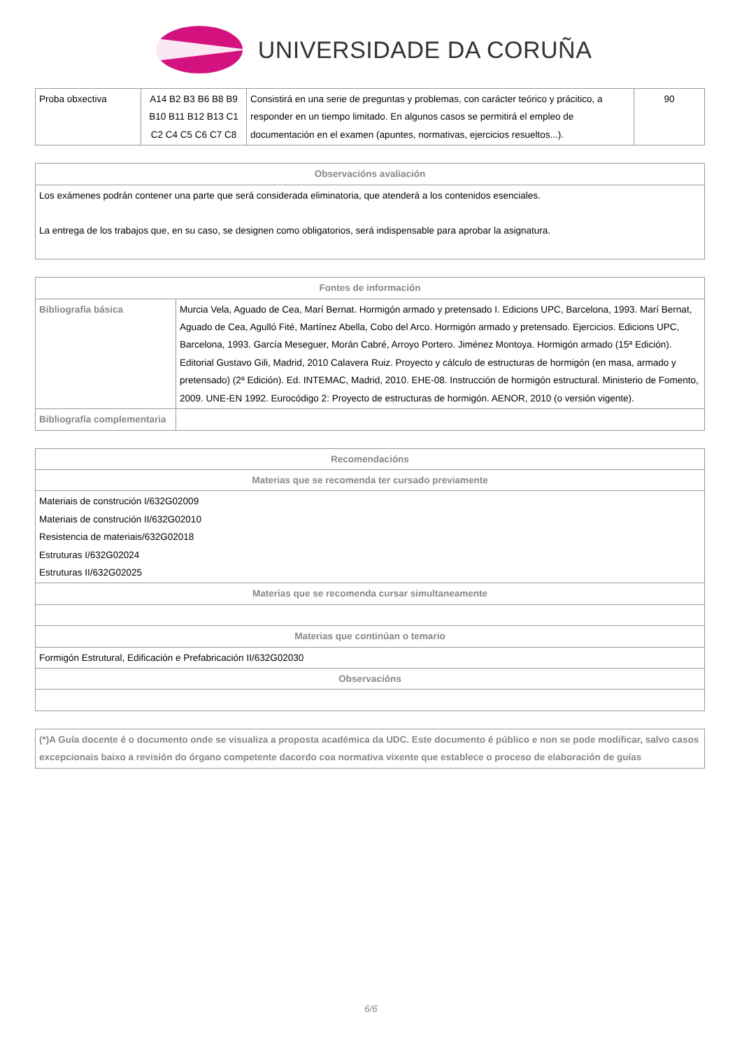UNIVERSIDADE DA CORUÑA
| Proba obxectiva | A14 B2 B3 B6 B8 B9 B10 B11 B12 B13 C1 C2 C4 C5 C6 C7 C8 | Consistirá en una serie de preguntas y problemas, con carácter teórico y prácitico, a responder en un tiempo limitado. En algunos casos se permitirá el empleo de documentación en el examen (apuntes, normativas, ejercicios resueltos...). | 90 |
| Observacións avaliación |
| --- |
| Los exámenes podrán contener una parte que será considerada eliminatoria, que atenderá a los contenidos esenciales. La entrega de los trabajos que, en su caso, se designen como obligatorios, será indispensable para aprobar la asignatura. |
| Fontes de información | |
| --- | --- |
| Bibliografía básica | Murcia Vela, Aguado de Cea, Marí Bernat. Hormigón armado y pretensado I. Edicions UPC, Barcelona, 1993. Marí Bernat, Aguado de Cea, Agulló Fité, Martínez Abella, Cobo del Arco. Hormigón armado y pretensado. Ejercicios. Edicions UPC, Barcelona, 1993. García Meseguer, Morán Cabré, Arroyo Portero. Jiménez Montoya. Hormigón armado (15ª Edición). Editorial Gustavo Gili, Madrid, 2010 Calavera Ruiz. Proyecto y cálculo de estructuras de hormigón (en masa, armado y pretensado) (2ª Edición). Ed. INTEMAC, Madrid, 2010. EHE-08. Instrucción de hormigón estructural. Ministerio de Fomento, 2009. UNE-EN 1992. Eurocódigo 2: Proyecto de estructuras de hormigón. AENOR, 2010 (o versión vigente). |
| Bibliografía complementaria | |
| Recomendacións |
| --- |
| Materias que se recomenda ter cursado previamente |
| Materiais de construción I/632G02009 Materiais de construción II/632G02010 Resistencia de materiais/632G02018 Estruturas I/632G02024 Estruturas II/632G02025 |
| Materias que se recomenda cursar simultaneamente |
| Materias que continúan o temario |
| Formigón Estrutural, Edificación e Prefabricación II/632G02030 |
| Observacións |
| (*)A Guía docente é o documento onde se visualiza a proposta académica da UDC. Este documento é público e non se pode modificar, salvo casos excepcionais baixo a revisión do órgano competente dacordo coa normativa vixente que establece o proceso de elaboración de guías |
6/6